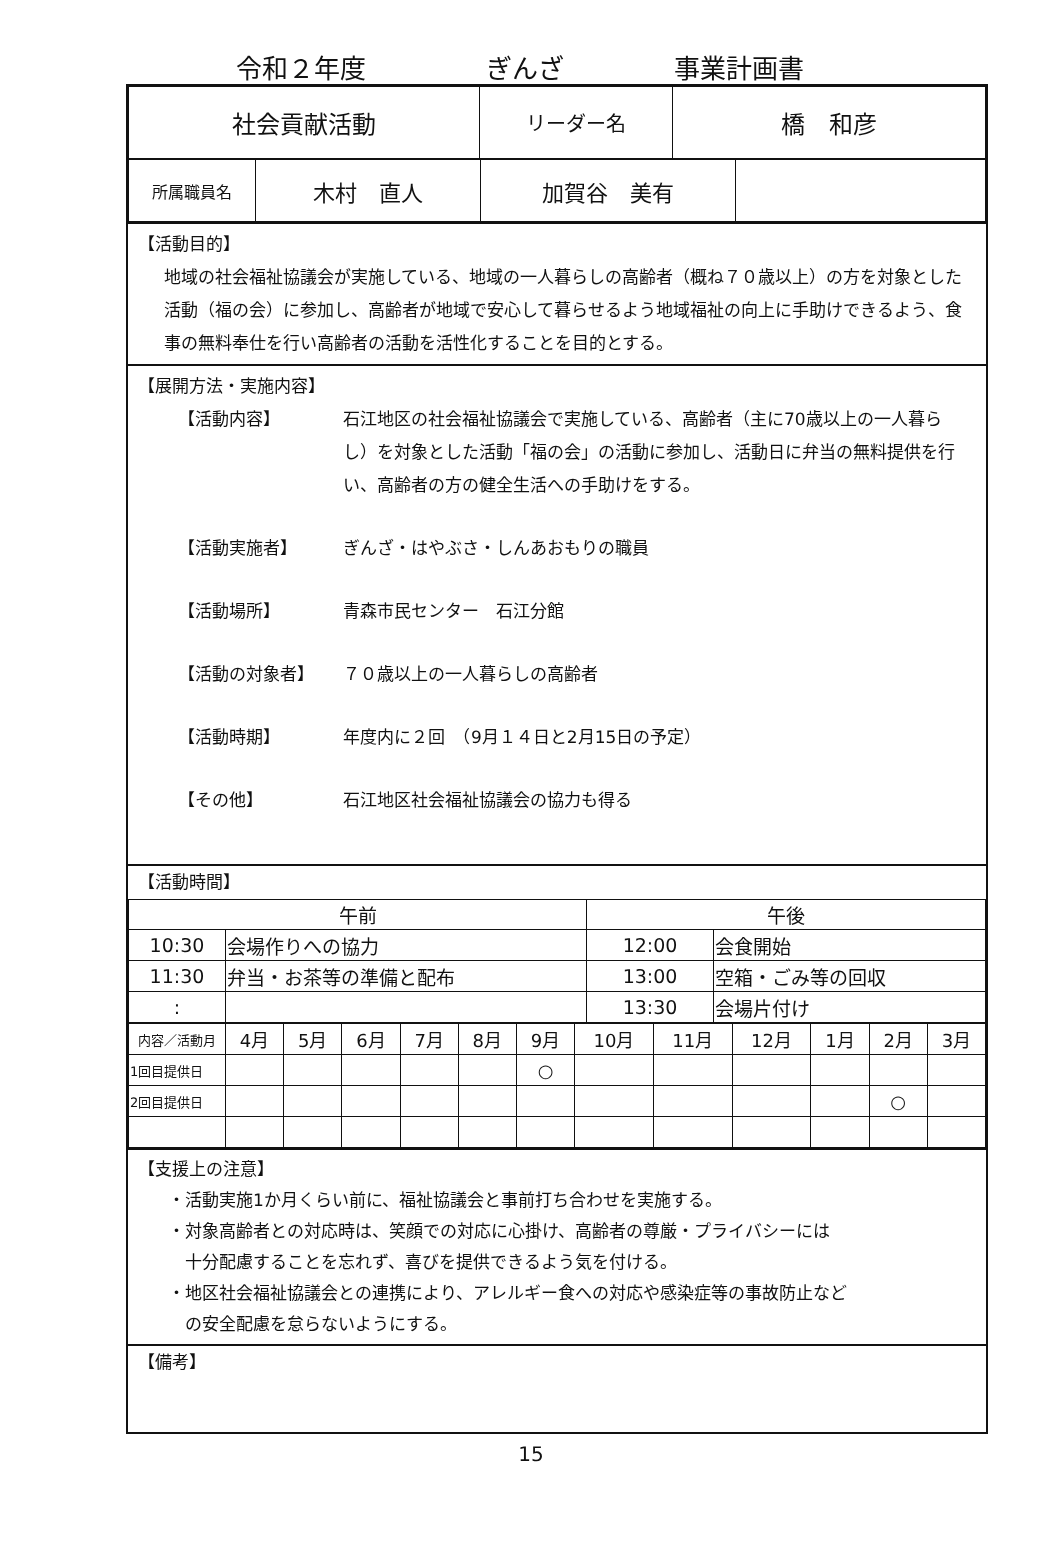令和２年度 ぎんざ 事業計画書
| 社会貢献活動 | リーダー名 | 橋 和彦 |
| 所属職員名 | 木村 直人 | 加賀谷 美有 | |
【活動目的】
地域の社会福祉協議会が実施している、地域の一人暮らしの高齢者（概ね７０歳以上）の方を対象とした活動（福の会）に参加し、高齢者が地域で安心して暮らせるよう地域福祉の向上に手助けできるよう、食事の無料奉仕を行い高齢者の活動を活性化することを目的とする。
【展開方法・実施内容】
【活動内容】 石江地区の社会福祉協議会で実施している、高齢者（主に70歳以上の一人暮らし）を対象とした活動「福の会」の活動に参加し、活動日に弁当の無料提供を行い、高齢者の方の健全生活への手助けをする。
【活動実施者】 ぎんざ・はやぶさ・しんあおもりの職員
【活動場所】 青森市民センター　石江分館
【活動の対象者】 ７０歳以上の一人暮らしの高齢者
【活動時期】 年度内に２回　（9月１４日と2月15日の予定）
【その他】 石江地区社会福祉協議会の協力も得る
【活動時間】
| 午前 | | 午後 | |
| --- | --- | --- | --- |
| 10:30 | 会場作りへの協力 | 12:00 | 会食開始 |
| 11:30 | 弁当・お茶等の準備と配布 | 13:00 | 空箱・ごみ等の回収 |
| : | | 13:30 | 会場片付け |
| 内容／活動月 | 4月 | 5月 | 6月 | 7月 | 8月 | 9月 | 10月 | 11月 | 12月 | 1月 | 2月 | 3月 |
| --- | --- | --- | --- | --- | --- | --- | --- | --- | --- | --- | --- | --- |
| 1回目提供日 | | | | | | ○ | | | | | | |
| 2回目提供日 | | | | | | | | | | | ○ | |
【支援上の注意】
・活動実施1か月くらい前に、福祉協議会と事前打ち合わせを実施する。
・対象高齢者との対応時は、笑顔での対応に心掛け、高齢者の尊厳・プライバシーには
　十分配慮することを忘れず、喜びを提供できるよう気を付ける。
・地区社会福祉協議会との連携により、アレルギー食への対応や感染症等の事故防止など
　の安全配慮を怠らないようにする。
【備考】
15